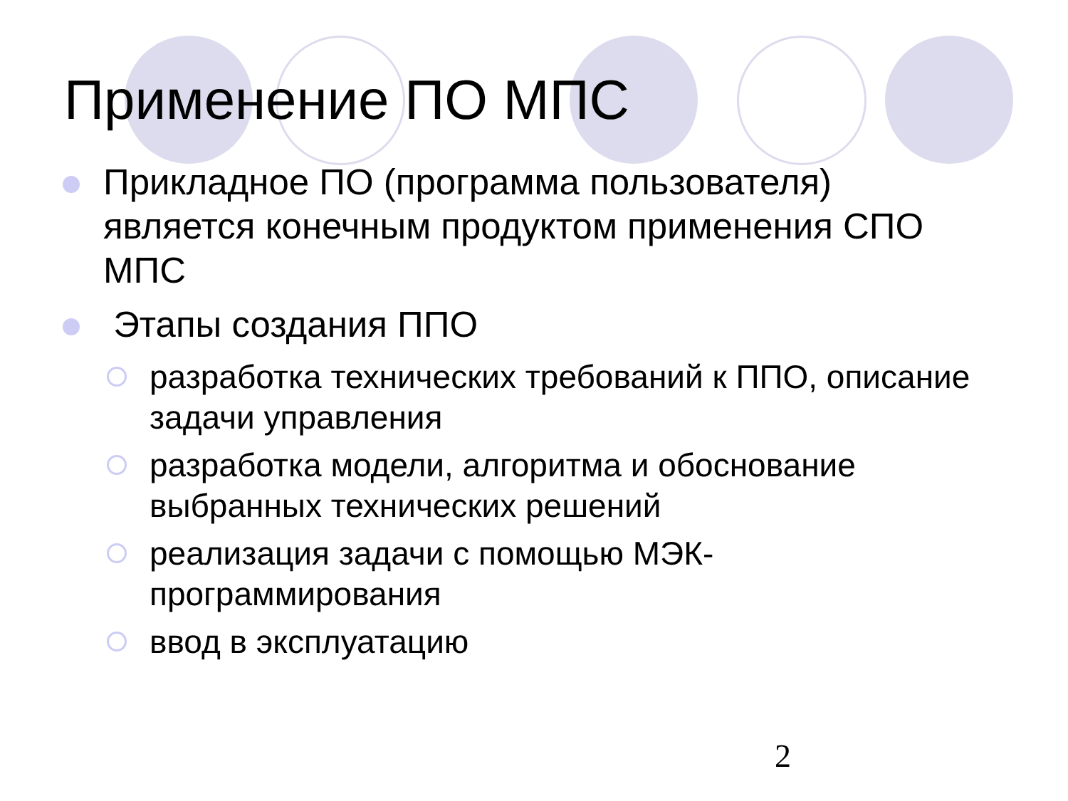Применение ПО МПС
Прикладное ПО (программа пользователя) является конечным продуктом применения СПО МПС
Этапы создания ППО
разработка технических требований к ППО, описание задачи управления
разработка модели, алгоритма и обоснование выбранных технических решений
реализация задачи с помощью МЭК-программирования
ввод в эксплуатацию
2